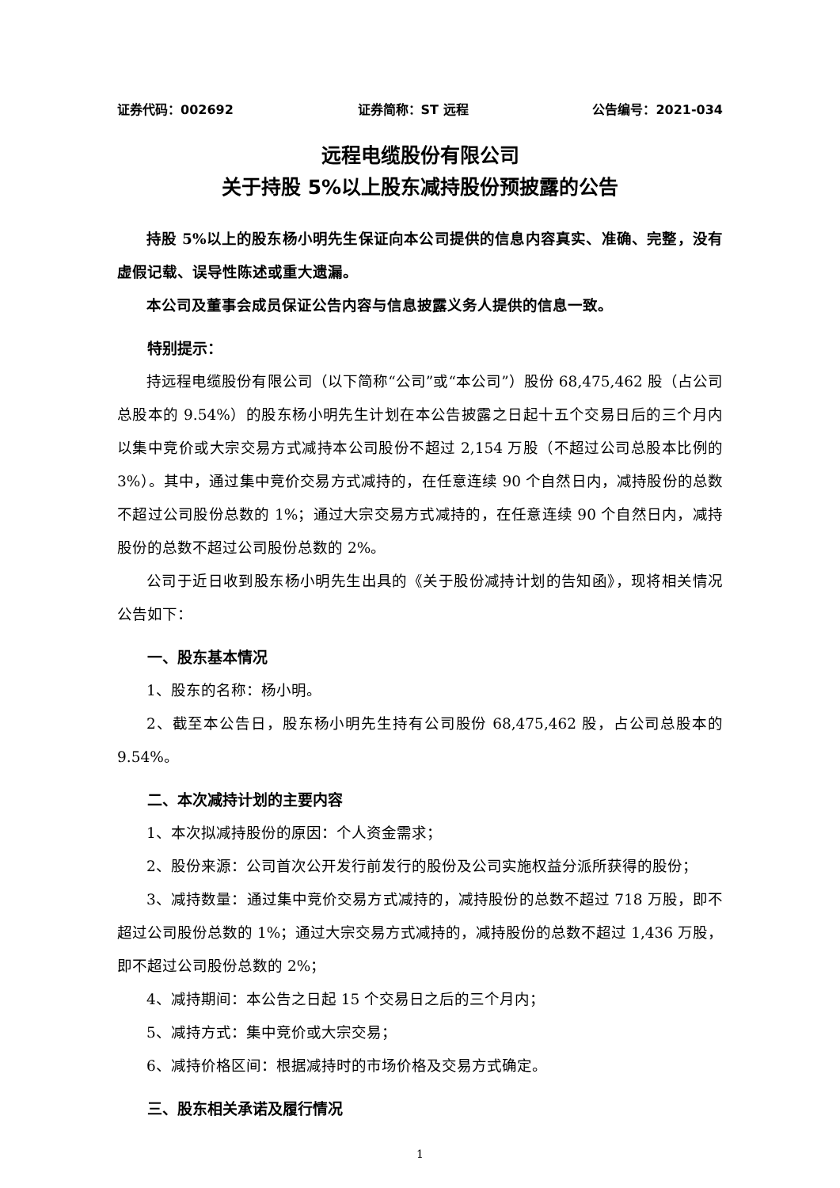证券代码：002692 证券简称：ST 远程 公告编号：2021-034
远程电缆股份有限公司
关于持股 5%以上股东减持股份预披露的公告
持股 5%以上的股东杨小明先生保证向本公司提供的信息内容真实、准确、完整，没有虚假记载、误导性陈述或重大遗漏。
本公司及董事会成员保证公告内容与信息披露义务人提供的信息一致。
特别提示：
持远程电缆股份有限公司（以下简称“公司”或“本公司”）股份 68,475,462 股（占公司总股本的 9.54%）的股东杨小明先生计划在本公告披露之日起十五个交易日后的三个月内以集中竞价或大宗交易方式减持本公司股份不超过 2,154 万股（不超过公司总股本比例的 3%）。其中，通过集中竞价交易方式减持的，在任意连续 90 个自然日内，减持股份的总数不超过公司股份总数的 1%；通过大宗交易方式减持的，在任意连续 90 个自然日内，减持股份的总数不超过公司股份总数的 2%。
公司于近日收到股东杨小明先生出具的《关于股份减持计划的告知函》，现将相关情况公告如下：
一、股东基本情况
1、股东的名称：杨小明。
2、截至本公告日，股东杨小明先生持有公司股份 68,475,462 股，占公司总股本的 9.54%。
二、本次减持计划的主要内容
1、本次拟减持股份的原因：个人资金需求；
2、股份来源：公司首次公开发行前发行的股份及公司实施权益分派所获得的股份；
3、减持数量：通过集中竞价交易方式减持的，减持股份的总数不超过 718 万股，即不超过公司股份总数的 1%；通过大宗交易方式减持的，减持股份的总数不超过 1,436 万股，即不超过公司股份总数的 2%；
4、减持期间：本公告之日起 15 个交易日之后的三个月内；
5、减持方式：集中竞价或大宗交易；
6、减持价格区间：根据减持时的市场价格及交易方式确定。
三、股东相关承诺及履行情况
1